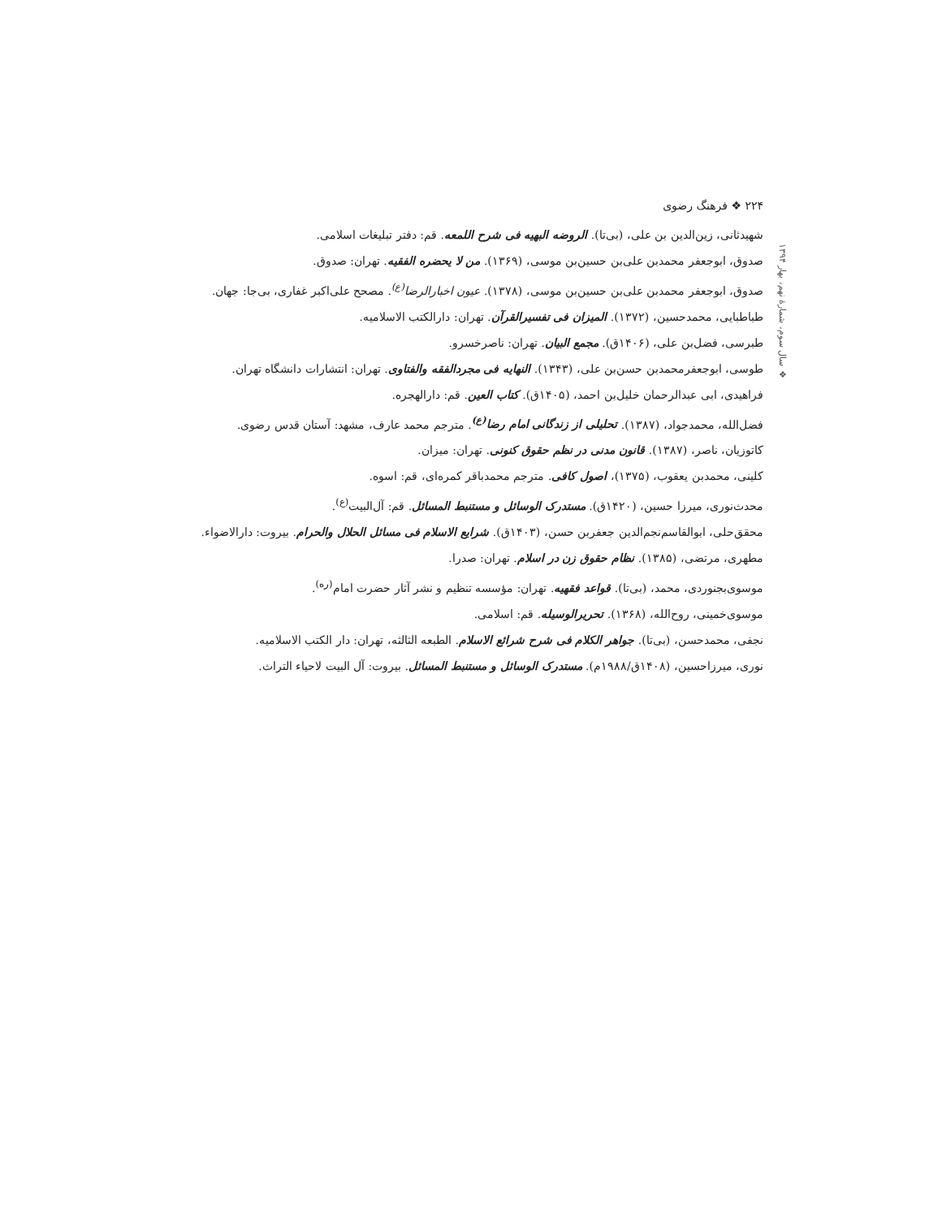۲۲۴ ❖ فرهنگ رضوی
❖ سال سوم، شمارهٔ نهم، بهار ۱۳۹۴
شهیدثانی، زین‌الدین بن علی، (بی‌تا). الروضه البهیه فی شرح اللمعه. قم: دفتر تبلیغات اسلامی.
صدوق، ابوجعفر محمدبن علی‌بن حسین‌بن موسی، (۱۳۶۹). من لا یحضره الفقیه. تهران: صدوق.
صدوق، ابوجعفر محمدبن علی‌بن حسین‌بن موسی، (۱۳۷۸). عیون اخبارالرضا<sup>(ع)</sup>. مصحح علی‌اکبر غفاری، بی‌جا: جهان.
طباطبایی، محمدحسین، (۱۳۷۲). المیزان فی تفسیرالقرآن. تهران: دارالکتب الاسلامیه.
طبرسی، فضل‌بن علی، (۱۴۰۶ق). مجمع البیان. تهران: ناصرخسرو.
طوسی، ابوجعفرمحمدبن حسن‌بن علی، (۱۳۴۳). النهایه فی مجردالفقه والفتاوی. تهران: انتشارات دانشگاه تهران.
فراهیدی، ابی عبدالرحمان خلیل‌بن احمد، (۱۴۰۵ق). کتاب العین. قم: دارالهجره.
فضل‌الله، محمدجواد، (۱۳۸۷). تحلیلی از زندگانی امام رضا<sup>(ع)</sup>. مترجم محمد عارف، مشهد: آستان قدس رضوی.
کاتوزیان، ناصر، (۱۳۸۷). قانون مدنی در نظم حقوق کنونی. تهران: میزان.
کلینی، محمدبن یعقوب، (۱۳۷۵)، اصول کافی. مترجم محمدباقر کمره‌ای، قم: اسوه.
محدث‌نوری، میرزا حسین، (۱۴۲۰ق). مستدرک الوسائل و مستنبط المسائل. قم: آل‌البیت<sup>(ع)</sup>.
محقق‌حلی، ابوالقاسم‌نجم‌الدین جعفربن حسن، (۱۴۰۳ق). شرایع الاسلام فی مسائل الحلال والحرام. بیروت: دارالاضواء.
مطهری، مرتضی، (۱۳۸۵). نظام حقوق زن در اسلام. تهران: صدرا.
موسوی‌بجنوردی، محمد، (بی‌تا). قواعد فقهیه. تهران: مؤسسه تنظیم و نشر آثار حضرت امام<sup>(ره)</sup>.
موسوی‌خمینی، روح‌الله، (۱۳۶۸). تحریرالوسیله. قم: اسلامی.
نجفی، محمدحسن، (بی‌تا). جواهر الکلام فی شرح شرائع الاسلام. الطبعه الثالثه، تهران: دار الکتب الاسلامیه.
نوری، میرزاحسین، (۱۴۰۸ق/۱۹۸۸م). مستدرک الوسائل و مستنبط المسائل. بیروت: آل البیت لاحیاء التراث.